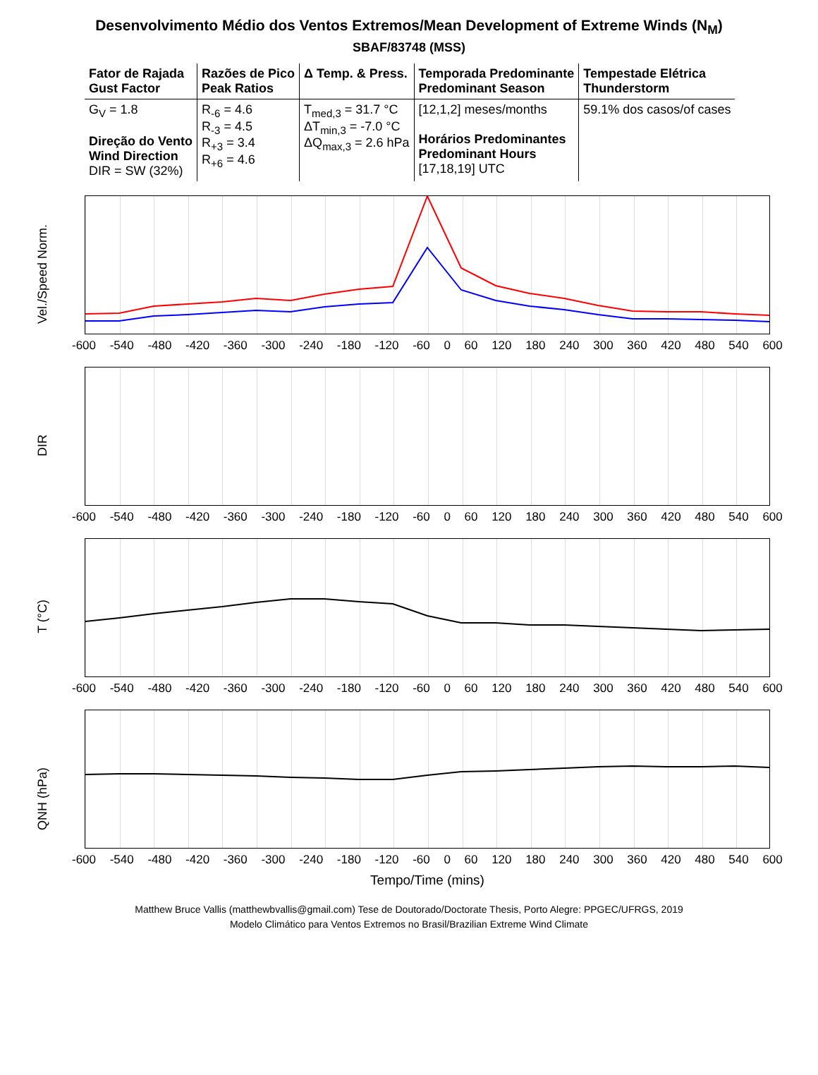Desenvolvimento Médio dos Ventos Extremos/Mean Development of Extreme Winds (N<sub>M</sub>)
SBAF/83748 (MSS)
| Fator de Rajada Gust Factor | Razões de Pico Peak Ratios | Δ Temp. & Press. | Temporada Predominante Predominant Season | Tempestade Elétrica Thunderstorm |
| --- | --- | --- | --- | --- |
| G<sub>V</sub> = 1.8 Direção do Vento Wind Direction DIR = SW (32%) | R<sub>-6</sub> = 4.6 R<sub>-3</sub> = 4.5 R<sub>+3</sub> = 3.4 R<sub>+6</sub> = 4.6 | T<sub>med,3</sub> = 31.7 °C ΔT<sub>min,3</sub> = -7.0 °C ΔQ<sub>max,3</sub> = 2.6 hPa | [12,1,2] meses/months Horários Predominantes Predominant Hours [17,18,19] UTC | 59.1% dos casos/of cases |
Vel./Speed Norm.
-600 -540 -480 -420 -360 -300 -240 -180 -120 -60 0 60 120 180 240 300 360 420 480 540 600
DIR
-600 -540 -480 -420 -360 -300 -240 -180 -120 -60 0 60 120 180 240 300 360 420 480 540 600
T (°C)
-600 -540 -480 -420 -360 -300 -240 -180 -120 -60 0 60 120 180 240 300 360 420 480 540 600
QNH (hPa)
-600 -540 -480 -420 -360 -300 -240 -180 -120 -60 0 60 120 180 240 300 360 420 480 540 600
Tempo/Time (mins)
Matthew Bruce Vallis (matthewbvallis@gmail.com) Tese de Doutorado/Doctorate Thesis, Porto Alegre: PPGEC/UFRGS, 2019
Modelo Climático para Ventos Extremos no Brasil/Brazilian Extreme Wind Climate